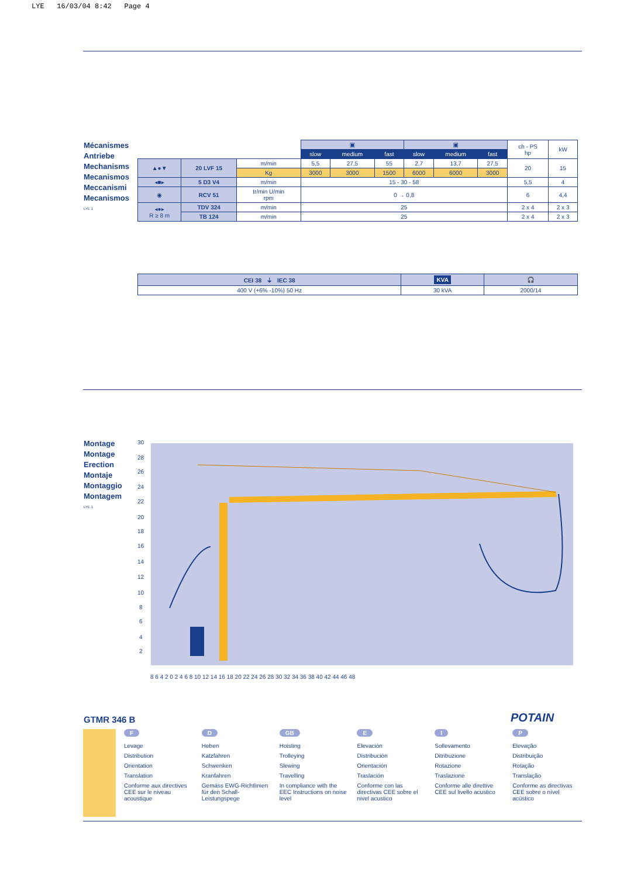LYE 16/03/04 8:42 Page 4
Mécanismes
Antriebe
Mechanisms
Mecanismos
Meccanismi
Mecanismos
LYE 1
| | | | ▣ | | | ▣ | | | ch - PS hp | kW |
| | | | slow | medium | fast | slow | medium | fast | | |
| ▲●▼ | 20 LVF 15 | m/min | 5,5 | 27,5 | 55 | 2,7 | 13,7 | 27,5 | 20 | 15 |
| | | Kg | 3000 | 3000 | 1500 | 6000 | 6000 | 3000 | | |
| ◂■▸ | 5 D3 V4 | m/min | 15 - 30 - 58 | | | | | | 5,5 | 4 |
| ◉ | RCV 51 | tr/min U/min rpm | 0 → 0,8 | | | | | | 6 | 4,4 |
| ◂●▸ R ≥ 8 m | TDV 324 | m/min | 25 | | | | | | 2 x 4 | 2 x 3 |
| | TB 124 | m/min | 25 | | | | | | 2 x 4 | 2 x 3 |
| CEI 38 ⏚ IEC 38 | KVA | 🎧 |
| 400 V (+6% -10%) 50 Hz | 30 kVA | 2000/14 |
Montage
Montage
Erection
Montaje
Montaggio
Montagem
LYE 1
30
28
26
24
22
20
18
16
14
12
10
8
6
4
2
8 6 4 2 0 2 4 6 8 10 12 14 16 18 20 22 24 26 28 30 32 34 36 38 40 42 44 46 48
GTMR 346 B POTAIN
F
Levage
Distribution
Orientation
Translation
Conforme aux directives CEE sur le niveau acoustique
D
Heben
Katzfahren
Schwenken
Kranfahren
Gemäss EWG-Richtlinien für den Schall-Leistungspege
GB
Hoisting
Trolleying
Slewing
Travelling
In compliance with the EEC Instructions on noise level
E
Elevación
Distribución
Orientación
Traslación
Conforme con las directivas CEE sobre el nivel acustico
I
Sollevamento
Ditribuzione
Rotazione
Traslazione
Conforme alle direttive CEE sul livello acustico
P
Elevação
Distribuição
Rotação
Translação
Conforme as directivas CEE sobre o nível acústico